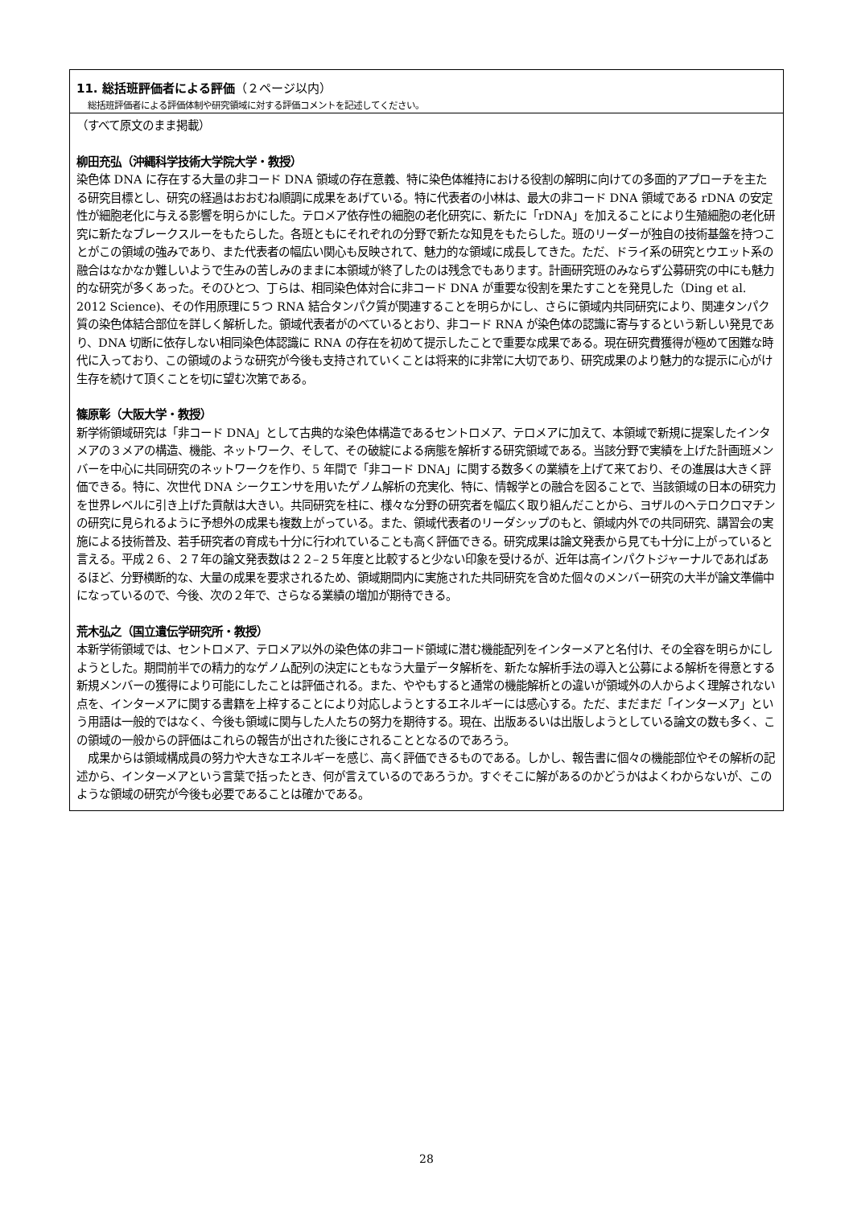11. 総括班評価者による評価（２ページ以内）
総括班評価者による評価体制や研究領域に対する評価コメントを記述してください。
（すべて原文のまま掲載）
柳田充弘（沖縄科学技術大学院大学・教授）
染色体 DNA に存在する大量の非コード DNA 領域の存在意義、特に染色体維持における役割の解明に向けての多面的アプローチを主たる研究目標とし、研究の経過はおおむね順調に成果をあげている。特に代表者の小林は、最大の非コード DNA 領域である rDNA の安定性が細胞老化に与える影響を明らかにした。テロメア依存性の細胞の老化研究に、新たに「rDNA」を加えることにより生殖細胞の老化研究に新たなブレークスルーをもたらした。各班ともにそれぞれの分野で新たな知見をもたらした。班のリーダーが独自の技術基盤を持つことがこの領域の強みであり、また代表者の幅広い関心も反映されて、魅力的な領域に成長してきた。ただ、ドライ系の研究とウエット系の融合はなかなか難しいようで生みの苦しみのままに本領域が終了したのは残念でもあります。計画研究班のみならず公募研究の中にも魅力的な研究が多くあった。そのひとつ、丁らは、相同染色体対合に非コード DNA が重要な役割を果たすことを発見した（Ding et al. 2012 Science)、その作用原理に５つ RNA 結合タンパク質が関連することを明らかにし、さらに領域内共同研究により、関連タンパク質の染色体結合部位を詳しく解析した。領域代表者がのべているとおり、非コード RNA が染色体の認識に寄与するという新しい発見であり、DNA 切断に依存しない相同染色体認識に RNA の存在を初めて提示したことで重要な成果である。現在研究費獲得が極めて困難な時代に入っており、この領域のような研究が今後も支持されていくことは将来的に非常に大切であり、研究成果のより魅力的な提示に心がけ生存を続けて頂くことを切に望む次第である。
篠原彰（大阪大学・教授）
新学術領域研究は「非コード DNA」として古典的な染色体構造であるセントロメア、テロメアに加えて、本領域で新規に提案したインタメアの３メアの構造、機能、ネットワーク、そして、その破綻による病態を解析する研究領域である。当該分野で実績を上げた計画班メンバーを中心に共同研究のネットワークを作り、5 年間で「非コード DNA」に関する数多くの業績を上げて来ており、その進展は大きく評価できる。特に、次世代 DNA シークエンサを用いたゲノム解析の充実化、特に、情報学との融合を図ることで、当該領域の日本の研究力を世界レベルに引き上げた貢献は大きい。共同研究を柱に、様々な分野の研究者を幅広く取り組んだことから、ヨザルのヘテロクロマチンの研究に見られるように予想外の成果も複数上がっている。また、領域代表者のリーダシップのもと、領域内外での共同研究、講習会の実施による技術普及、若手研究者の育成も十分に行われていることも高く評価できる。研究成果は論文発表から見ても十分に上がっていると言える。平成２６、２７年の論文発表数は２２–２５年度と比較すると少ない印象を受けるが、近年は高インパクトジャーナルであればあるほど、分野横断的な、大量の成果を要求されるため、領域期間内に実施された共同研究を含めた個々のメンバー研究の大半が論文準備中になっているので、今後、次の２年で、さらなる業績の増加が期待できる。
荒木弘之（国立遺伝学研究所・教授）
本新学術領域では、セントロメア、テロメア以外の染色体の非コード領域に潜む機能配列をインターメアと名付け、その全容を明らかにしようとした。期間前半での精力的なゲノム配列の決定にともなう大量データ解析を、新たな解析手法の導入と公募による解析を得意とする新規メンバーの獲得により可能にしたことは評価される。また、ややもすると通常の機能解析との違いが領域外の人からよく理解されない点を、インターメアに関する書籍を上梓することにより対応しようとするエネルギーには感心する。ただ、まだまだ「インターメア」という用語は一般的ではなく、今後も領域に関与した人たちの努力を期待する。現在、出版あるいは出版しようとしている論文の数も多く、この領域の一般からの評価はこれらの報告が出された後にされることとなるのであろう。
　成果からは領域構成員の努力や大きなエネルギーを感じ、高く評価できるものである。しかし、報告書に個々の機能部位やその解析の記述から、インターメアという言葉で括ったとき、何が言えているのであろうか。すぐそこに解があるのかどうかはよくわからないが、このような領域の研究が今後も必要であることは確かである。
28